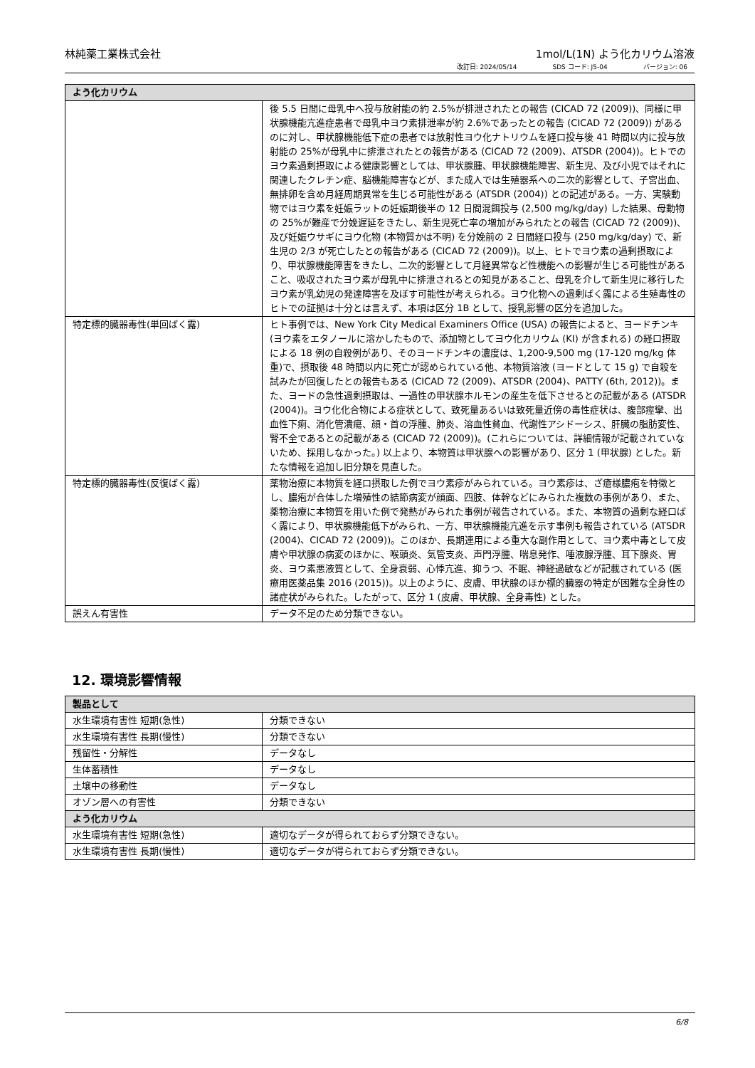林純薬工業株式会社 1mol/L(1N) よう化カリウム溶液
改訂日: 2024/05/14 SDS コード: J5-04 バージョン: 06
| よう化カリウム | |
| --- | --- |
| | 後 5.5 日間に母乳中へ投与放射能の約 2.5%が排泄されたとの報告 (CICAD 72 (2009))、同様に甲状腺機能亢進症患者で母乳中ヨウ素排泄率が約 2.6%であったとの報告 (CICAD 72 (2009)) があるのに対し、甲状腺機能低下症の患者では放射性ヨウ化ナトリウムを経口投与後 41 時間以内に投与放射能の 25%が母乳中に排泄されたとの報告がある (CICAD 72 (2009)、ATSDR (2004))。ヒトでのヨウ素過剰摂取による健康影響としては、甲状腺腫、甲状腺機能障害、新生児、及び小児ではそれに関連したクレチン症、脳機能障害などが、また成人では生殖器系への二次的影響として、子宮出血、無排卵を含め月経周期異常を生じる可能性がある (ATSDR (2004)) との記述がある。一方、実験動物ではヨウ素を妊娠ラットの妊娠期後半の 12 日間混餌投与 (2,500 mg/kg/day) した結果、母動物の 25%が難産で分娩遅延をきたし、新生児死亡率の増加がみられたとの報告 (CICAD 72 (2009))、及び妊娠ウサギにヨウ化物 (本物質かは不明) を分娩前の 2 日間経口投与 (250 mg/kg/day) で、新生児の 2/3 が死亡したとの報告がある (CICAD 72 (2009))。以上、ヒトでヨウ素の過剰摂取により、甲状腺機能障害をきたし、二次的影響として月経異常など性機能への影響が生じる可能性があること、吸収されたヨウ素が母乳中に排泄されるとの知見があること、母乳を介して新生児に移行したヨウ素が乳幼児の発達障害を及ぼす可能性が考えられる。ヨウ化物への過剰ばく露による生殖毒性のヒトでの証拠は十分とは言えず、本項は区分 1B として、授乳影響の区分を追加した。 |
| 特定標的臓器毒性(単回ばく露) | ヒト事例では、New York City Medical Examiners Office (USA) の報告によると、ヨードチンキ (ヨウ素をエタノールに溶かしたもので、添加物としてヨウ化カリウム (KI) が含まれる) の経口摂取による 18 例の自殺例があり、そのヨードチンキの濃度は、1,200-9,500 mg (17-120 mg/kg 体重)で、摂取後 48 時間以内に死亡が認められている他、本物質溶液 (ヨードとして 15 g) で自殺を試みたが回復したとの報告もある (CICAD 72 (2009)、ATSDR (2004)、PATTY (6th, 2012))。また、ヨードの急性過剰摂取は、一過性の甲状腺ホルモンの産生を低下させるとの記載がある (ATSDR (2004))。ヨウ化化合物による症状として、致死量あるいは致死量近傍の毒性症状は、腹部痙攣、出血性下痢、消化管潰瘍、顔・首の浮腫、肺炎、溶血性貧血、代謝性アシドーシス、肝臓の脂肪変性、腎不全であるとの記載がある (CICAD 72 (2009))。(これらについては、詳細情報が記載されていないため、採用しなかった。) 以上より、本物質は甲状腺への影響があり、区分 1 (甲状腺) とした。新たな情報を追加し旧分類を見直した。 |
| 特定標的臓器毒性(反復ばく露) | 薬物治療に本物質を経口摂取した例でヨウ素疹がみられている。ヨウ素疹は、ざ瘡様膿疱を特徴とし、膿疱が合体した増殖性の結節病変が顔面、四肢、体幹などにみられた複数の事例があり、また、薬物治療に本物質を用いた例で発熱がみられた事例が報告されている。また、本物質の過剰な経口ばく露により、甲状腺機能低下がみられ、一方、甲状腺機能亢進を示す事例も報告されている (ATSDR (2004)、CICAD 72 (2009))。このほか、長期連用による重大な副作用として、ヨウ素中毒として皮膚や甲状腺の病変のほかに、喉頭炎、気管支炎、声門浮腫、喘息発作、唾液腺浮腫、耳下腺炎、胃炎、ヨウ素悪液質として、全身衰弱、心悸亢進、抑うつ、不眠、神経過敏などが記載されている (医療用医薬品集 2016 (2015))。以上のように、皮膚、甲状腺のほか標的臓器の特定が困難な全身性の諸症状がみられた。したがって、区分 1 (皮膚、甲状腺、全身毒性) とした。 |
| 誤えん有害性 | データ不足のため分類できない。 |
12. 環境影響情報
| 製品として | |
| --- | --- |
| 水生環境有害性 短期(急性) | 分類できない |
| 水生環境有害性 長期(慢性) | 分類できない |
| 残留性・分解性 | データなし |
| 生体蓄積性 | データなし |
| 土壌中の移動性 | データなし |
| オゾン層への有害性 | 分類できない |
| よう化カリウム | |
| 水生環境有害性 短期(急性) | 適切なデータが得られておらず分類できない。 |
| 水生環境有害性 長期(慢性) | 適切なデータが得られておらず分類できない。 |
6/8